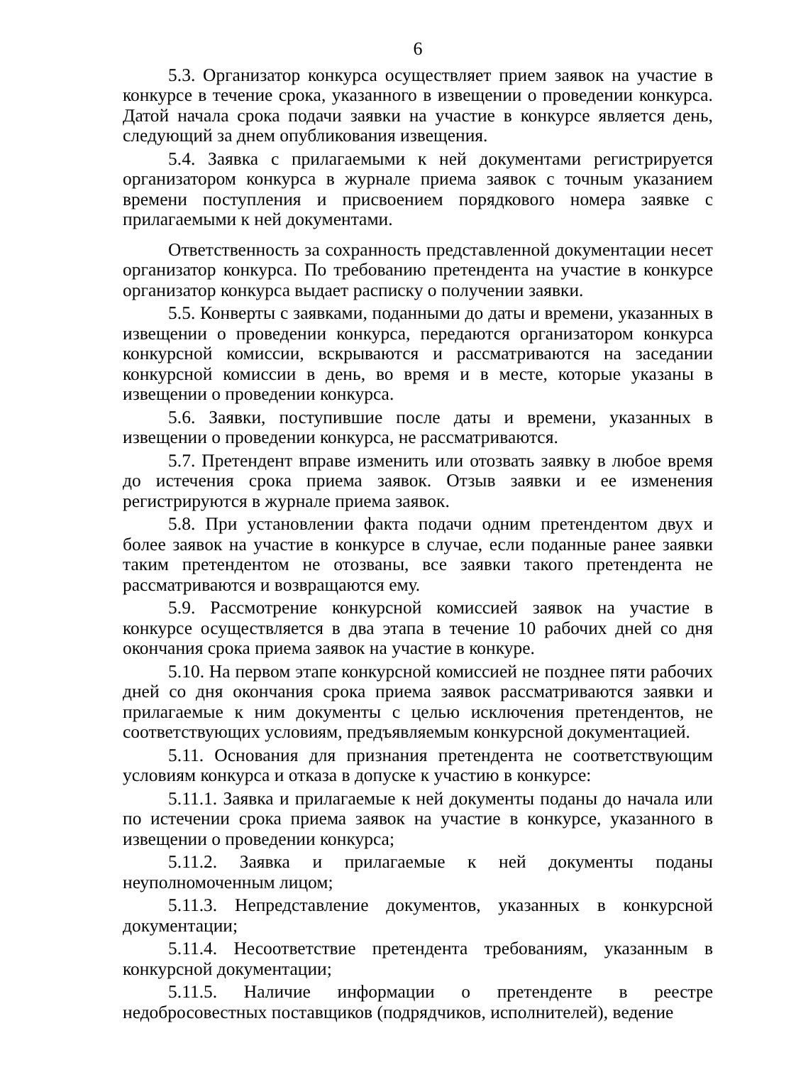6
5.3. Организатор конкурса осуществляет прием заявок на участие в конкурсе в течение срока, указанного в извещении о проведении конкурса. Датой начала срока подачи заявки на участие в конкурсе является день, следующий за днем опубликования извещения.
5.4. Заявка с прилагаемыми к ней документами регистрируется организатором конкурса в журнале приема заявок с точным указанием времени поступления и присвоением порядкового номера заявке с прилагаемыми к ней документами.
Ответственность за сохранность представленной документации несет организатор конкурса. По требованию претендента на участие в конкурсе организатор конкурса выдает расписку о получении заявки.
5.5. Конверты с заявками, поданными до даты и времени, указанных в извещении о проведении конкурса, передаются организатором конкурса конкурсной комиссии, вскрываются и рассматриваются на заседании конкурсной комиссии в день, во время и в месте, которые указаны в извещении о проведении конкурса.
5.6. Заявки, поступившие после даты и времени, указанных в извещении о проведении конкурса, не рассматриваются.
5.7. Претендент вправе изменить или отозвать заявку в любое время до истечения срока приема заявок. Отзыв заявки и ее изменения регистрируются в журнале приема заявок.
5.8. При установлении факта подачи одним претендентом двух и более заявок на участие в конкурсе в случае, если поданные ранее заявки таким претендентом не отозваны, все заявки такого претендента не рассматриваются и возвращаются ему.
5.9. Рассмотрение конкурсной комиссией заявок на участие в конкурсе осуществляется в два этапа в течение 10 рабочих дней со дня окончания срока приема заявок на участие в конкуре.
5.10. На первом этапе конкурсной комиссией не позднее пяти рабочих дней со дня окончания срока приема заявок рассматриваются заявки и прилагаемые к ним документы с целью исключения претендентов, не соответствующих условиям, предъявляемым конкурсной документацией.
5.11. Основания для признания претендента не соответствующим условиям конкурса и отказа в допуске к участию в конкурсе:
5.11.1. Заявка и прилагаемые к ней документы поданы до начала или по истечении срока приема заявок на участие в конкурсе, указанного в извещении о проведении конкурса;
5.11.2. Заявка и прилагаемые к ней документы поданы неуполномоченным лицом;
5.11.3. Непредставление документов, указанных в конкурсной документации;
5.11.4. Несоответствие претендента требованиям, указанным в конкурсной документации;
5.11.5. Наличие информации о претенденте в реестре недобросовестных поставщиков (подрядчиков, исполнителей), ведение